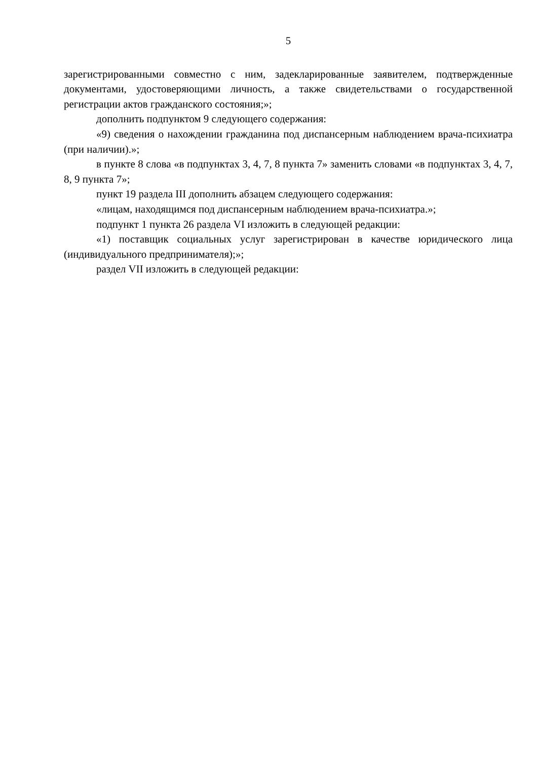5
зарегистрированными совместно с ним, задекларированные заявителем, подтвержденные документами, удостоверяющими личность, а также свидетельствами о государственной регистрации актов гражданского состояния;»;
дополнить подпунктом 9 следующего содержания:
«9) сведения о нахождении гражданина под диспансерным наблюдением врача-психиатра (при наличии).»;
в пункте 8 слова «в подпунктах 3, 4, 7, 8 пункта 7» заменить словами «в подпунктах 3, 4, 7, 8, 9 пункта 7»;
пункт 19 раздела III дополнить абзацем следующего содержания:
«лицам, находящимся под диспансерным наблюдением врача-психиатра.»;
подпункт 1 пункта 26 раздела VI изложить в следующей редакции:
«1) поставщик социальных услуг зарегистрирован в качестве юридического лица (индивидуального предпринимателя);»;
раздел VII изложить в следующей редакции: